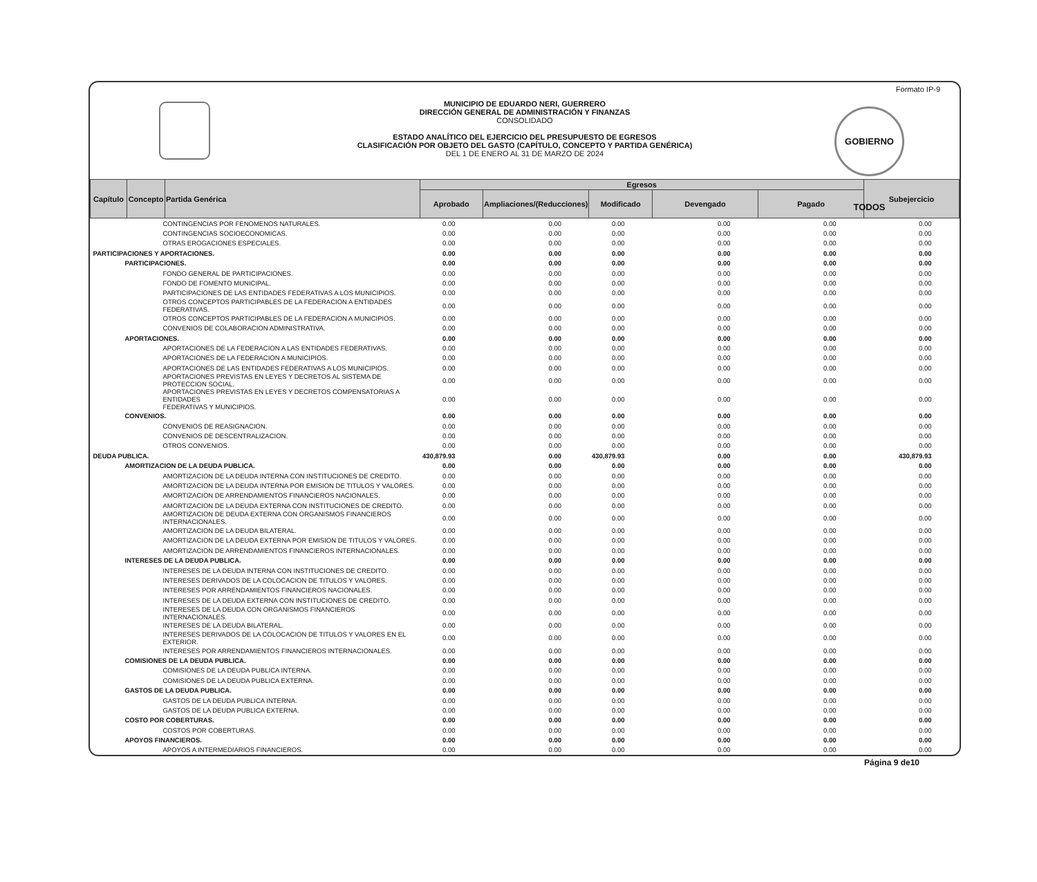Formato IP-9
GOBIERNO TODOS
MUNICIPIO DE EDUARDO NERI, GUERRERO
DIRECCIÓN GENERAL DE ADMINISTRACIÓN Y FINANZAS
CONSOLIDADO
ESTADO ANALÍTICO DEL EJERCICIO DEL PRESUPUESTO DE EGRESOS
CLASIFICACIÓN POR OBJETO DEL GASTO (CAPÍTULO, CONCEPTO Y PARTIDA GENÉRICA)
DEL 1 DE ENERO AL 31 DE MARZO DE 2024
| Capítulo | Concepto | Partida Genérica | Egresos | | | | | Subejercicio |
| --- | --- | --- | --- | --- | --- | --- | --- | --- |
| | | | Aprobado | Ampliaciones/(Reducciones) | Modificado | Devengado | Pagado | |
| CONTINGENCIAS POR FENOMENOS NATURALES. | | | 0.00 | 0.00 | 0.00 | 0.00 | 0.00 | 0.00 |
| CONTINGENCIAS SOCIOECONOMICAS. | | | 0.00 | 0.00 | 0.00 | 0.00 | 0.00 | 0.00 |
| OTRAS EROGACIONES ESPECIALES. | | | 0.00 | 0.00 | 0.00 | 0.00 | 0.00 | 0.00 |
| PARTICIPACIONES Y APORTACIONES. | | | 0.00 | 0.00 | 0.00 | 0.00 | 0.00 | 0.00 |
| PARTICIPACIONES. | | | 0.00 | 0.00 | 0.00 | 0.00 | 0.00 | 0.00 |
| FONDO GENERAL DE PARTICIPACIONES. | | | 0.00 | 0.00 | 0.00 | 0.00 | 0.00 | 0.00 |
| FONDO DE FOMENTO MUNICIPAL. | | | 0.00 | 0.00 | 0.00 | 0.00 | 0.00 | 0.00 |
| PARTICIPACIONES DE LAS ENTIDADES FEDERATIVAS A LOS MUNICIPIOS. | | | 0.00 | 0.00 | 0.00 | 0.00 | 0.00 | 0.00 |
| OTROS CONCEPTOS PARTICIPABLES DE LA FEDERACION A ENTIDADES FEDERATIVAS. | | | 0.00 | 0.00 | 0.00 | 0.00 | 0.00 | 0.00 |
| OTROS CONCEPTOS PARTICIPABLES DE LA FEDERACION A MUNICIPIOS. | | | 0.00 | 0.00 | 0.00 | 0.00 | 0.00 | 0.00 |
| CONVENIOS DE COLABORACION ADMINISTRATIVA. | | | 0.00 | 0.00 | 0.00 | 0.00 | 0.00 | 0.00 |
| APORTACIONES. | | | 0.00 | 0.00 | 0.00 | 0.00 | 0.00 | 0.00 |
| APORTACIONES DE LA FEDERACION A LAS ENTIDADES FEDERATIVAS. | | | 0.00 | 0.00 | 0.00 | 0.00 | 0.00 | 0.00 |
| APORTACIONES DE LA FEDERACION A MUNICIPIOS. | | | 0.00 | 0.00 | 0.00 | 0.00 | 0.00 | 0.00 |
| APORTACIONES DE LAS ENTIDADES FEDERATIVAS A LOS MUNICIPIOS. | | | 0.00 | 0.00 | 0.00 | 0.00 | 0.00 | 0.00 |
| APORTACIONES PREVISTAS EN LEYES Y DECRETOS AL SISTEMA DE PROTECCION SOCIAL. | | | 0.00 | 0.00 | 0.00 | 0.00 | 0.00 | 0.00 |
| APORTACIONES PREVISTAS EN LEYES Y DECRETOS COMPENSATORIAS A ENTIDADES FEDERATIVAS Y MUNICIPIOS. | | | 0.00 | 0.00 | 0.00 | 0.00 | 0.00 | 0.00 |
| CONVENIOS. | | | 0.00 | 0.00 | 0.00 | 0.00 | 0.00 | 0.00 |
| CONVENIOS DE REASIGNACION. | | | 0.00 | 0.00 | 0.00 | 0.00 | 0.00 | 0.00 |
| CONVENIOS DE DESCENTRALIZACION. | | | 0.00 | 0.00 | 0.00 | 0.00 | 0.00 | 0.00 |
| OTROS CONVENIOS. | | | 0.00 | 0.00 | 0.00 | 0.00 | 0.00 | 0.00 |
| DEUDA PUBLICA. | | | 430,879.93 | 0.00 | 430,879.93 | 0.00 | 0.00 | 430,879.93 |
| AMORTIZACION DE LA DEUDA PUBLICA. | | | 0.00 | 0.00 | 0.00 | 0.00 | 0.00 | 0.00 |
| AMORTIZACION DE LA DEUDA INTERNA CON INSTITUCIONES DE CREDITO. | | | 0.00 | 0.00 | 0.00 | 0.00 | 0.00 | 0.00 |
| AMORTIZACION DE LA DEUDA INTERNA POR EMISION DE TITULOS Y VALORES. | | | 0.00 | 0.00 | 0.00 | 0.00 | 0.00 | 0.00 |
| AMORTIZACION DE ARRENDAMIENTOS FINANCIEROS NACIONALES. | | | 0.00 | 0.00 | 0.00 | 0.00 | 0.00 | 0.00 |
| AMORTIZACION DE LA DEUDA EXTERNA CON INSTITUCIONES DE CREDITO. | | | 0.00 | 0.00 | 0.00 | 0.00 | 0.00 | 0.00 |
| AMORTIZACION DE DEUDA EXTERNA CON ORGANISMOS FINANCIEROS INTERNACIONALES. | | | 0.00 | 0.00 | 0.00 | 0.00 | 0.00 | 0.00 |
| AMORTIZACION DE LA DEUDA BILATERAL. | | | 0.00 | 0.00 | 0.00 | 0.00 | 0.00 | 0.00 |
| AMORTIZACION DE LA DEUDA EXTERNA POR EMISION DE TITULOS Y VALORES. | | | 0.00 | 0.00 | 0.00 | 0.00 | 0.00 | 0.00 |
| AMORTIZACION DE ARRENDAMIENTOS FINANCIEROS INTERNACIONALES. | | | 0.00 | 0.00 | 0.00 | 0.00 | 0.00 | 0.00 |
| INTERESES DE LA DEUDA PUBLICA. | | | 0.00 | 0.00 | 0.00 | 0.00 | 0.00 | 0.00 |
| INTERESES DE LA DEUDA INTERNA CON INSTITUCIONES DE CREDITO. | | | 0.00 | 0.00 | 0.00 | 0.00 | 0.00 | 0.00 |
| INTERESES DERIVADOS DE LA COLOCACION DE TITULOS Y VALORES. | | | 0.00 | 0.00 | 0.00 | 0.00 | 0.00 | 0.00 |
| INTERESES POR ARRENDAMIENTOS FINANCIEROS NACIONALES. | | | 0.00 | 0.00 | 0.00 | 0.00 | 0.00 | 0.00 |
| INTERESES DE LA DEUDA EXTERNA CON INSTITUCIONES DE CREDITO. | | | 0.00 | 0.00 | 0.00 | 0.00 | 0.00 | 0.00 |
| INTERESES DE LA DEUDA CON ORGANISMOS FINANCIEROS INTERNACIONALES. | | | 0.00 | 0.00 | 0.00 | 0.00 | 0.00 | 0.00 |
| INTERESES DE LA DEUDA BILATERAL. | | | 0.00 | 0.00 | 0.00 | 0.00 | 0.00 | 0.00 |
| INTERESES DERIVADOS DE LA COLOCACION DE TITULOS Y VALORES EN EL EXTERIOR. | | | 0.00 | 0.00 | 0.00 | 0.00 | 0.00 | 0.00 |
| INTERESES POR ARRENDAMIENTOS FINANCIEROS INTERNACIONALES. | | | 0.00 | 0.00 | 0.00 | 0.00 | 0.00 | 0.00 |
| COMISIONES DE LA DEUDA PUBLICA. | | | 0.00 | 0.00 | 0.00 | 0.00 | 0.00 | 0.00 |
| COMISIONES DE LA DEUDA PUBLICA INTERNA. | | | 0.00 | 0.00 | 0.00 | 0.00 | 0.00 | 0.00 |
| COMISIONES DE LA DEUDA PUBLICA EXTERNA. | | | 0.00 | 0.00 | 0.00 | 0.00 | 0.00 | 0.00 |
| GASTOS DE LA DEUDA PUBLICA. | | | 0.00 | 0.00 | 0.00 | 0.00 | 0.00 | 0.00 |
| GASTOS DE LA DEUDA PUBLICA INTERNA. | | | 0.00 | 0.00 | 0.00 | 0.00 | 0.00 | 0.00 |
| GASTOS DE LA DEUDA PUBLICA EXTERNA. | | | 0.00 | 0.00 | 0.00 | 0.00 | 0.00 | 0.00 |
| COSTO POR COBERTURAS. | | | 0.00 | 0.00 | 0.00 | 0.00 | 0.00 | 0.00 |
| COSTOS POR COBERTURAS. | | | 0.00 | 0.00 | 0.00 | 0.00 | 0.00 | 0.00 |
| APOYOS FINANCIEROS. | | | 0.00 | 0.00 | 0.00 | 0.00 | 0.00 | 0.00 |
| APOYOS A INTERMEDIARIOS FINANCIEROS. | | | 0.00 | 0.00 | 0.00 | 0.00 | 0.00 | 0.00 |
Página 9 de10